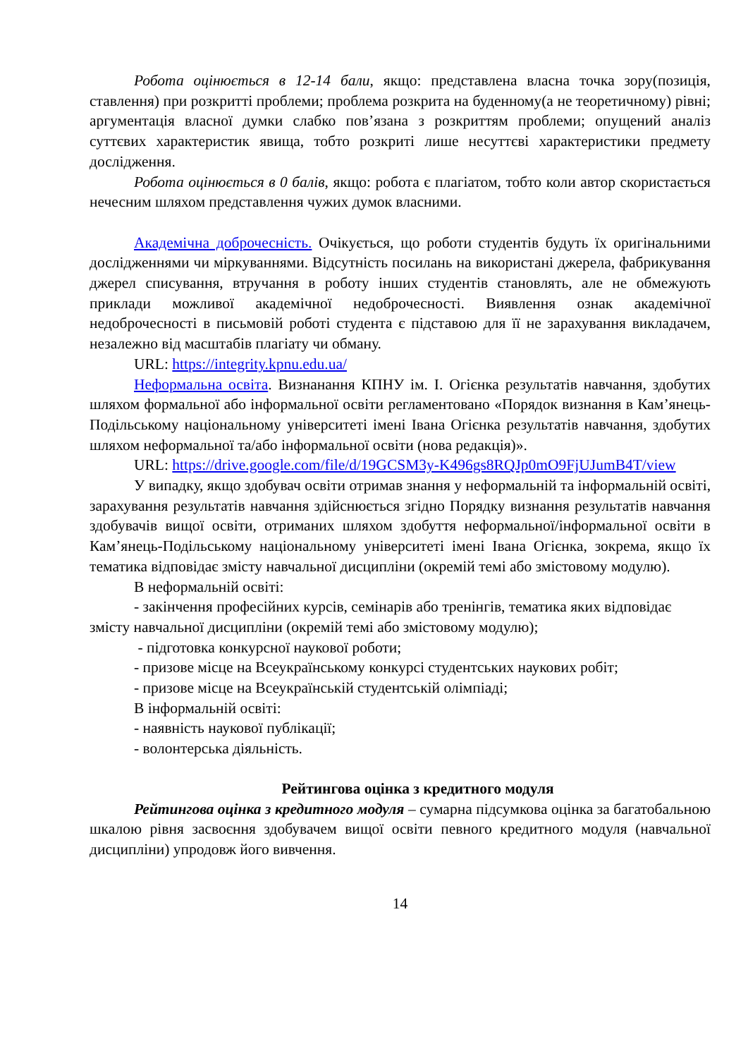Робота оцінюється в 12-14 бали, якщо: представлена власна точка зору(позиція, ставлення) при розкритті проблеми; проблема розкрита на буденному(а не теоретичному) рівні; аргументація власної думки слабко пов’язана з розкриттям проблеми; опущений аналіз суттєвих характеристик явища, тобто розкриті лише несуттєві характеристики предмету дослідження.
Робота оцінюється в 0 балів, якщо: робота є плагіатом, тобто коли автор скористається нечесним шляхом представлення чужих думок власними.
Академічна доброчесність. Очікується, що роботи студентів будуть їх оригінальними дослідженнями чи міркуваннями. Відсутність посилань на використані джерела, фабрикування джерел списування, втручання в роботу інших студентів становлять, але не обмежують приклади можливої академічної недоброчесності. Виявлення ознак академічної недоброчесності в письмовій роботі студента є підставою для її не зарахування викладачем, незалежно від масштабів плагіату чи обману.
URL: https://integrity.kpnu.edu.ua/
Неформальна освіта. Визнанання КПНУ ім. І. Огієнка результатів навчання, здобутих шляхом формальної або інформальної освіти регламентовано «Порядок визнання в Кам’янець-Подільському національному університеті імені Івана Огієнка результатів навчання, здобутих шляхом неформальної та/або інформальної освіти (нова редакція)».
URL: https://drive.google.com/file/d/19GCSM3y-K496gs8RQJp0mO9FjUJumB4T/view
У випадку, якщо здобувач освіти отримав знання у неформальній та інформальній освіті, зарахування результатів навчання здійснюється згідно Порядку визнання результатів навчання здобувачів вищої освіти, отриманих шляхом здобуття неформальної/інформальної освіти в Кам’янець-Подільському національному університеті імені Івана Огієнка, зокрема, якщо їх тематика відповідає змісту навчальної дисципліни (окремій темі або змістовому модулю).
В неформальній освіті:
- закінчення професійних курсів, семінарів або тренінгів, тематика яких відповідає змісту навчальної дисципліни (окремій темі або змістовому модулю);
- підготовка конкурсної наукової роботи;
- призове місце на Всеукраїнському конкурсі студентських наукових робіт;
- призове місце на Всеукраїнській студентській олімпіаді;
В інформальній освіті:
- наявність наукової публікації;
- волонтерська діяльність.
Рейтингова оцінка з кредитного модуля
Рейтингова оцінка з кредитного модуля – сумарна підсумкова оцінка за багатобальною шкалою рівня засвоєння здобувачем вищої освіти певного кредитного модуля (навчальної дисципліни) упродовж його вивчення.
14